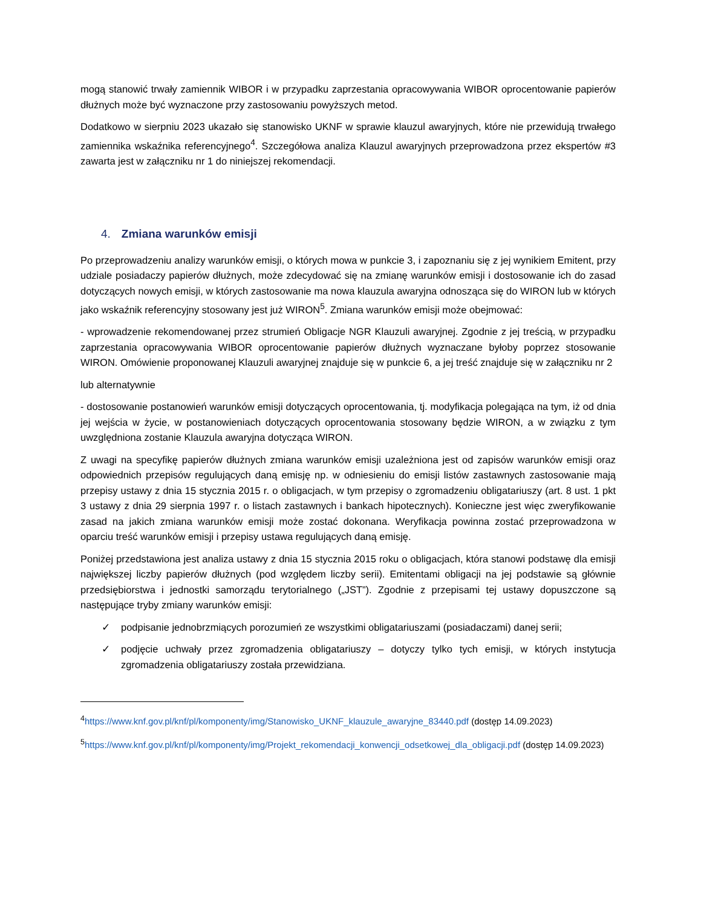mogą stanowić trwały zamiennik WIBOR i w przypadku zaprzestania opracowywania WIBOR oprocentowanie papierów dłużnych może być wyznaczone przy zastosowaniu powyższych metod.
Dodatkowo w sierpniu 2023 ukazało się stanowisko UKNF w sprawie klauzul awaryjnych, które nie przewidują trwałego zamiennika wskaźnika referencyjnego<sup>4</sup>. Szczegółowa analiza Klauzul awaryjnych przeprowadzona przez ekspertów #3 zawarta jest w załączniku nr 1 do niniejszej rekomendacji.
4. Zmiana warunków emisji
Po przeprowadzeniu analizy warunków emisji, o których mowa w punkcie 3, i zapoznaniu się z jej wynikiem Emitent, przy udziale posiadaczy papierów dłużnych, może zdecydować się na zmianę warunków emisji i dostosowanie ich do zasad dotyczących nowych emisji, w których zastosowanie ma nowa klauzula awaryjna odnosząca się do WIRON lub w których jako wskaźnik referencyjny stosowany jest już WIRON<sup>5</sup>. Zmiana warunków emisji może obejmować:
- wprowadzenie rekomendowanej przez strumień Obligacje NGR Klauzuli awaryjnej. Zgodnie z jej treścią, w przypadku zaprzestania opracowywania WIBOR oprocentowanie papierów dłużnych wyznaczane byłoby poprzez stosowanie WIRON. Omówienie proponowanej Klauzuli awaryjnej znajduje się w punkcie 6, a jej treść znajduje się w załączniku nr 2
lub alternatywnie
- dostosowanie postanowień warunków emisji dotyczących oprocentowania, tj. modyfikacja polegająca na tym, iż od dnia jej wejścia w życie, w postanowieniach dotyczących oprocentowania stosowany będzie WIRON, a w związku z tym uwzględniona zostanie Klauzula awaryjna dotycząca WIRON.
Z uwagi na specyfikę papierów dłużnych zmiana warunków emisji uzależniona jest od zapisów warunków emisji oraz odpowiednich przepisów regulujących daną emisję np. w odniesieniu do emisji listów zastawnych zastosowanie mają przepisy ustawy z dnia 15 stycznia 2015 r. o obligacjach, w tym przepisy o zgromadzeniu obligatariuszy (art. 8 ust. 1 pkt 3 ustawy z dnia 29 sierpnia 1997 r. o listach zastawnych i bankach hipotecznych). Konieczne jest więc zweryfikowanie zasad na jakich zmiana warunków emisji może zostać dokonana. Weryfikacja powinna zostać przeprowadzona w oparciu treść warunków emisji i przepisy ustawa regulujących daną emisję.
Poniżej przedstawiona jest analiza ustawy z dnia 15 stycznia 2015 roku o obligacjach, która stanowi podstawę dla emisji największej liczby papierów dłużnych (pod względem liczby serii). Emitentami obligacji na jej podstawie są głównie przedsiębiorstwa i jednostki samorządu terytorialnego („JST”). Zgodnie z przepisami tej ustawy dopuszczone są następujące tryby zmiany warunków emisji:
✓ podpisanie jednobrzmiących porozumień ze wszystkimi obligatariuszami (posiadaczami) danej serii;
✓ podjęcie uchwały przez zgromadzenia obligatariuszy – dotyczy tylko tych emisji, w których instytucja zgromadzenia obligatariuszy została przewidziana.
<sup>4</sup> https://www.knf.gov.pl/knf/pl/komponenty/img/Stanowisko_UKNF_klauzule_awaryjne_83440.pdf (dostęp 14.09.2023)
<sup>5</sup> https://www.knf.gov.pl/knf/pl/komponenty/img/Projekt_rekomendacji_konwencji_odsetkowej_dla_obligacji.pdf (dostęp 14.09.2023)